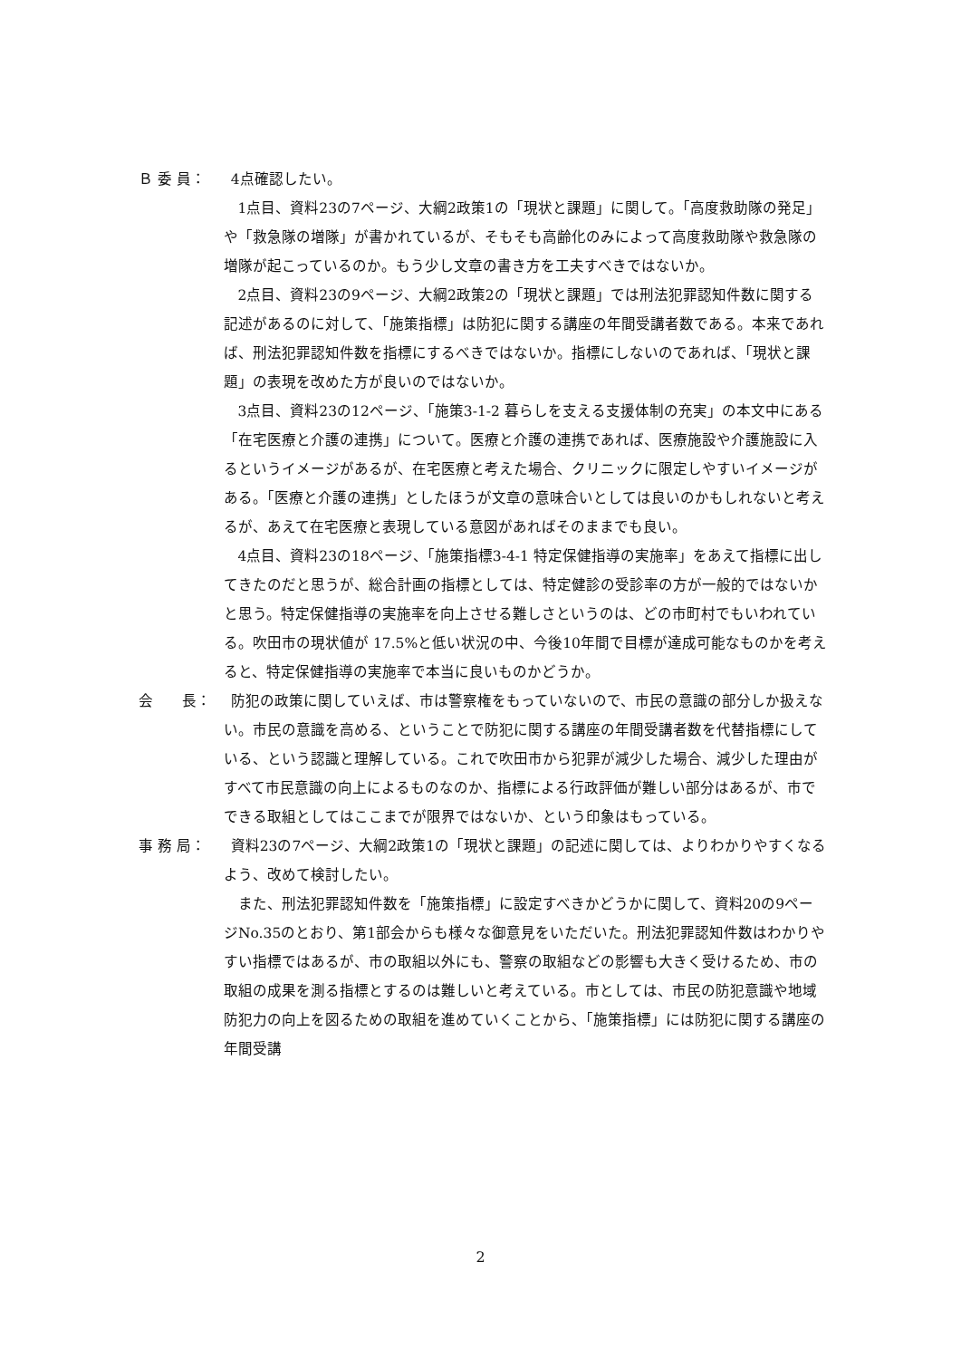Ｂ 委 員：
4点確認したい。
1点目、資料23の7ページ、大綱2政策1の「現状と課題」に関して。「高度救助隊の発足」や「救急隊の増隊」が書かれているが、そもそも高齢化のみによって高度救助隊や救急隊の増隊が起こっているのか。もう少し文章の書き方を工夫すべきではないか。
2点目、資料23の9ページ、大綱2政策2の「現状と課題」では刑法犯罪認知件数に関する記述があるのに対して、「施策指標」は防犯に関する講座の年間受講者数である。本来であれば、刑法犯罪認知件数を指標にするべきではないか。指標にしないのであれば、「現状と課題」の表現を改めた方が良いのではないか。
3点目、資料23の12ページ、「施策3-1-2 暮らしを支える支援体制の充実」の本文中にある「在宅医療と介護の連携」について。医療と介護の連携であれば、医療施設や介護施設に入るというイメージがあるが、在宅医療と考えた場合、クリニックに限定しやすいイメージがある。「医療と介護の連携」としたほうが文章の意味合いとしては良いのかもしれないと考えるが、あえて在宅医療と表現している意図があればそのままでも良い。
4点目、資料23の18ページ、「施策指標3-4-1 特定保健指導の実施率」をあえて指標に出してきたのだと思うが、総合計画の指標としては、特定健診の受診率の方が一般的ではないかと思う。特定保健指導の実施率を向上させる難しさというのは、どの市町村でもいわれている。吹田市の現状値が 17.5%と低い状況の中、今後10年間で目標が達成可能なものかを考えると、特定保健指導の実施率で本当に良いものかどうか。
会　　長：
防犯の政策に関していえば、市は警察権をもっていないので、市民の意識の部分しか扱えない。市民の意識を高める、ということで防犯に関する講座の年間受講者数を代替指標にしている、という認識と理解している。これで吹田市から犯罪が減少した場合、減少した理由がすべて市民意識の向上によるものなのか、指標による行政評価が難しい部分はあるが、市でできる取組としてはここまでが限界ではないか、という印象はもっている。
事 務 局：
資料23の7ページ、大綱2政策1の「現状と課題」の記述に関しては、よりわかりやすくなるよう、改めて検討したい。
また、刑法犯罪認知件数を「施策指標」に設定すべきかどうかに関して、資料20の9ページNo.35のとおり、第1部会からも様々な御意見をいただいた。刑法犯罪認知件数はわかりやすい指標ではあるが、市の取組以外にも、警察の取組などの影響も大きく受けるため、市の取組の成果を測る指標とするのは難しいと考えている。市としては、市民の防犯意識や地域防犯力の向上を図るための取組を進めていくことから、「施策指標」には防犯に関する講座の年間受講
2